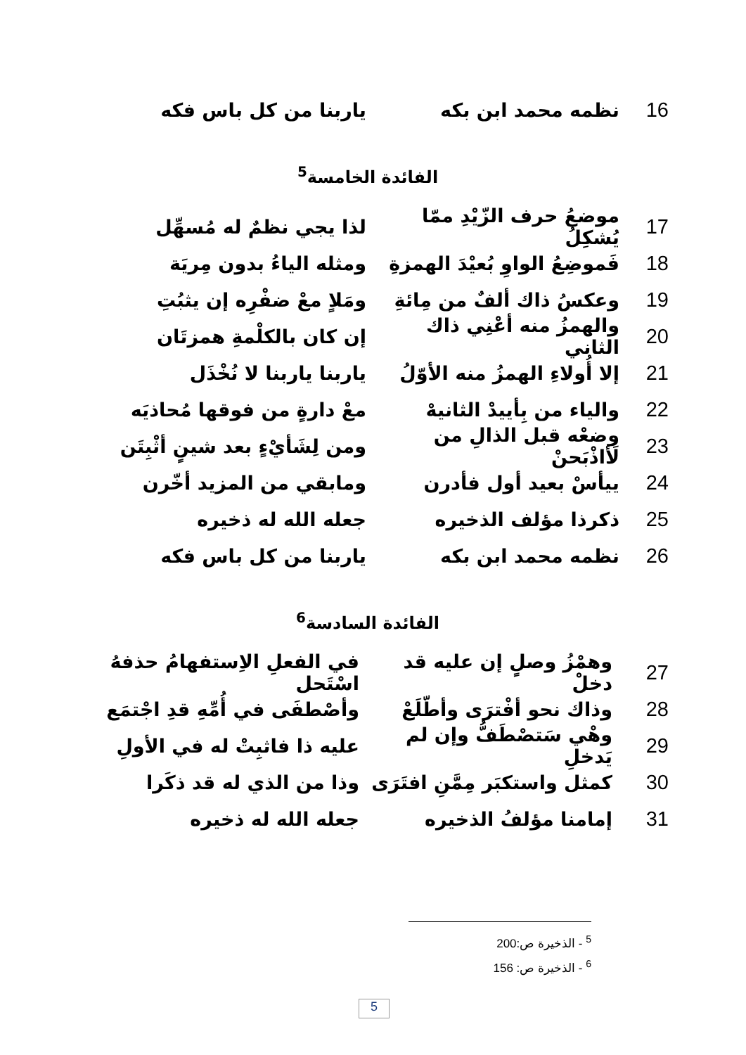16 نظمه محمد ابن بكه ياربنا من كل باس فكه
الفائدة الخامسة<sup>5</sup>
17 موضعُ حرف الزّيْدِ ممّا يُشكِلُ لذا يجي نظمٌ له مُسهِّل
18 فَموضِعُ الواوِ بُعيْدَ الهمزةِ ومثله الياءُ بدون مِريَة
19 وعكسُ ذاك ألفٌ من مِائةِ ومَلاٍ معْ ضفْرِه إن يثبُتِ
20 والهمزُ منه أعْنِي ذاك الثاني إن كان بالكلْمةِ همزتَان
21 إلا أُولاءِ الهمزُ منه الأوّلُ ياربنا ياربنا لا نُخْذَل
22 والياء من بِأييدْ الثانيهْ معْ دارةٍ من فوقها مُحاذيَه
23 وضعْه قبل الذالِ من لَأاذْبَحنْ ومن لِشَأيْءٍ بعد شينٍ أثْبِتَن
24 ييأسْ بعيد أول فأدرن ومابقي من المزيد أخّرن
25 ذكرذا مؤلف الذخيره جعله الله له ذخيره
26 نظمه محمد ابن بكه ياربنا من كل باس فكه
الفائدة السادسة<sup>6</sup>
27 وهمْزُ وصلٍ إن عليه قد دخلْ في الفعلِ الاِستفهامُ حذفهُ اسْتَحل
28 وذاك نحو أفْترَى وأطّلَعْ وأصْطفَى في أُمِّهِ قدِ اجْتمَع
29 وهْي سَتصْطَفُّ وإن لم يَدخلِ عليه ذا فاثبِتْ له في الأولِ
30 كمثل واستكبَر مِمَّنِ افتَرَى وذا من الذي له قد ذكَرا
31 إمامنا مؤلفُ الذخيره جعله الله له ذخيره
<sup>5</sup> - الذخيرة ص:200
<sup>6</sup> - الذخيرة ص: 156
5